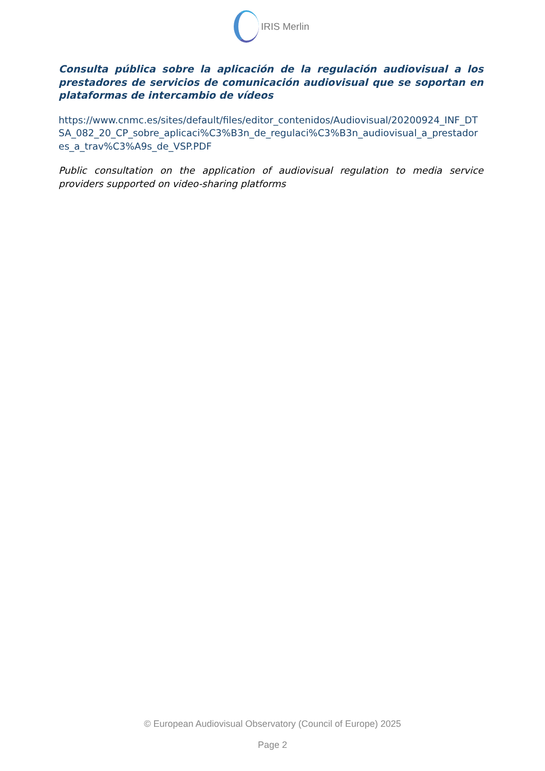IRIS Merlin
Consulta pública sobre la aplicación de la regulación audiovisual a los prestadores de servicios de comunicación audiovisual que se soportan en plataformas de intercambio de vídeos
https://www.cnmc.es/sites/default/files/editor_contenidos/Audiovisual/20200924_INF_DTSA_082_20_CP_sobre_aplicaci%C3%B3n_de_regulaci%C3%B3n_audiovisual_a_prestadores_a_trav%C3%A9s_de_VSP.PDF
Public consultation on the application of audiovisual regulation to media service providers supported on video-sharing platforms
© European Audiovisual Observatory (Council of Europe) 2025
Page 2